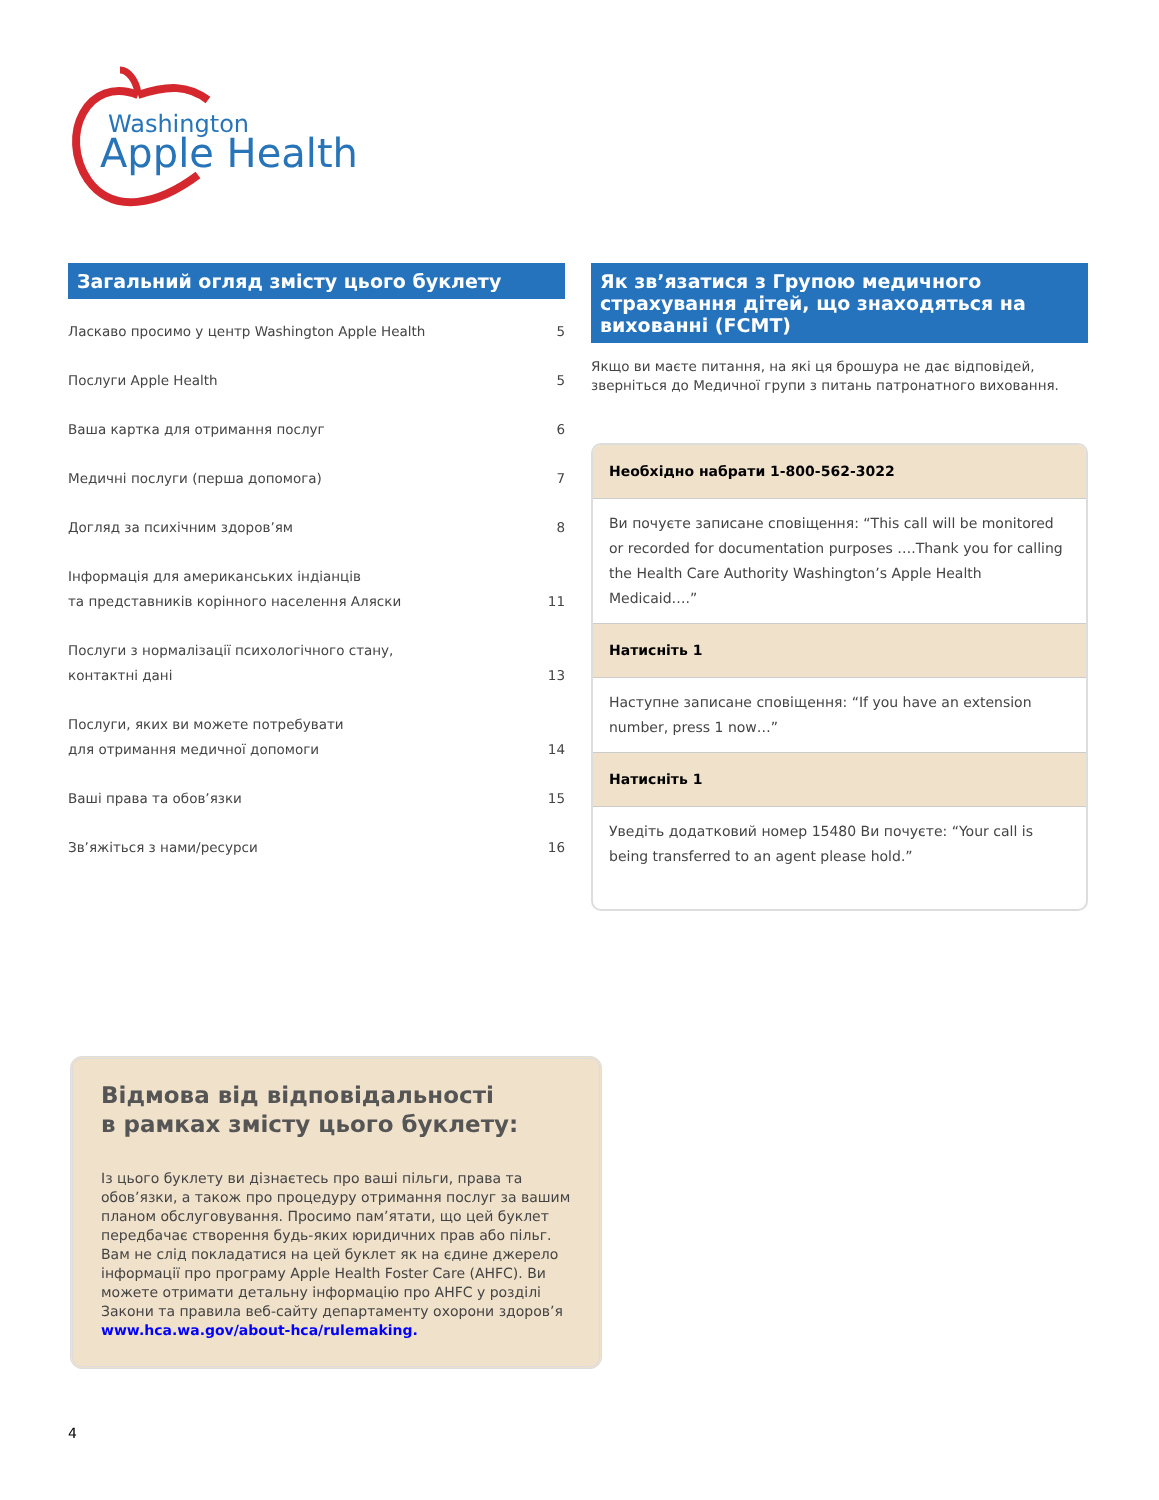Washington
Apple Health
Загальний огляд змісту цього буклету
Ласкаво просимо у центр Washington Apple Health 5
Послуги Apple Health 5
Ваша картка для отримання послуг 6
Медичні послуги (перша допомога) 7
Догляд за психічним здоров’ям 8
Інформація для американських індіанців
та представників корінного населення Аляски 11
Послуги з нормалізації психологічного стану,
контактні дані 13
Послуги, яких ви можете потребувати
для отримання медичної допомоги 14
Ваші права та обов’язки 15
Зв’яжіться з нами/ресурси 16
Як зв’язатися з Групою медичного страхування дітей, що знаходяться на вихованні (FCMT)
Якщо ви маєте питання, на які ця брошура не дає відповідей, зверніться до Медичної групи з питань патронатного виховання.
Необхідно набрати 1-800-562-3022
Ви почуєте записане сповіщення: “This call will be monitored or recorded for documentation purposes ….Thank you for calling the Health Care Authority Washington’s Apple Health Medicaid….”
Натисніть 1
Наступне записане сповіщення: “If you have an extension number, press 1 now…”
Натисніть 1
Уведіть додатковий номер 15480 Ви почуєте: “Your call is being transferred to an agent please hold.”
Відмова від відповідальності
в рамках змісту цього буклету:
Із цього буклету ви дізнаєтесь про ваші пільги, права та обов’язки, а також про процедуру отримання послуг за вашим планом обслуговування. Просимо пам’ятати, що цей буклет передбачає створення будь-яких юридичних прав або пільг. Вам не слід покладатися на цей буклет як на єдине джерело інформації про програму Apple Health Foster Care (AHFC). Ви можете отримати детальну інформацію про AHFC у розділі Закони та правила веб-сайту департаменту охорони здоров’я www.hca.wa.gov/about-hca/rulemaking.
4